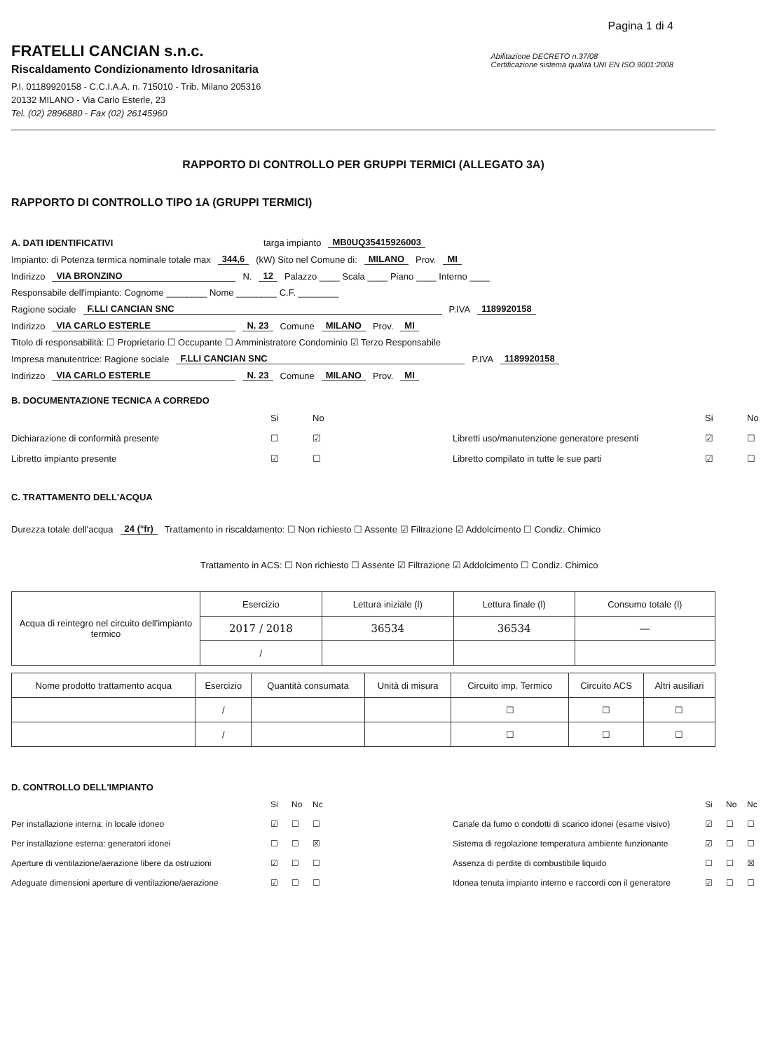Pagina 1 di 4
FRATELLI CANCIAN s.n.c.
Riscaldamento Condizionamento Idrosanitaria
P.I. 01189920158 - C.C.I.A.A. n. 715010 - Trib. Milano 205316
20132 MILANO - Via Carlo Esterle, 23
Tel. (02) 2896880 - Fax (02) 26145960
Abilitazione DECRETO n.37/08
Certificazione sistema qualità UNI EN ISO 9001:2008
RAPPORTO DI CONTROLLO PER GRUPPI TERMICI (ALLEGATO 3A)
RAPPORTO DI CONTROLLO TIPO 1A (GRUPPI TERMICI)
A. DATI IDENTIFICATIVI targa impianto MB0UQ35415926003
Impianto: di Potenza termica nominale totale max 344,6 (kW) Sito nel Comune di: MILANO Prov. MI
Indirizzo VIA BRONZINO N. 12 Palazzo ____ Scala ____ Piano ____ Interno ____
Responsabile dell'impianto: Cognome ________ Nome ________ C.F. ________
Ragione sociale F.LLI CANCIAN SNC P.IVA 1189920158
Indirizzo VIA CARLO ESTERLE N. 23 Comune MILANO Prov. MI
Titolo di responsabilità: ☐ Proprietario ☐ Occupante ☐ Amministratore Condominio ☑ Terzo Responsabile
Impresa manutentrice: Ragione sociale F.LLI CANCIAN SNC P.IVA 1189920158
Indirizzo VIA CARLO ESTERLE N. 23 Comune MILANO Prov. MI
B. DOCUMENTAZIONE TECNICA A CORREDO
Si No Si No Dichiarazione di conformità presente ☐ ☑ Libretti uso/manutenzione generatore presenti ☑ ☐ Libretto impianto presente ☑ ☐ Libretto compilato in tutte le sue parti ☑ ☐
C. TRATTAMENTO DELL'ACQUA
Durezza totale dell'acqua 24 (°fr) Trattamento in riscaldamento: ☐ Non richiesto ☐ Assente ☑ Filtrazione ☑ Addolcimento ☐ Condiz. Chimico
Trattamento in ACS: ☐ Non richiesto ☐ Assente ☑ Filtrazione ☑ Addolcimento ☐ Condiz. Chimico
| Acqua di reintegro nel circuito dell'impianto termico | Esercizio | Lettura iniziale (l) | Lettura finale (l) | Consumo totale (l) |
| | 2017 / 2018 | 36534 | 36534 | — |
| | / | | | |
| Nome prodotto trattamento acqua | Esercizio | Quantità consumata | Unità di misura | Circuito imp. Termico | Circuito ACS | Altri ausiliari |
| --- | --- | --- | --- | --- | --- | --- |
| | / | | | ☐ | ☐ | ☐ |
| | / | | | ☐ | ☐ | ☐ |
D. CONTROLLO DELL'IMPIANTO
Si No Nc Si No Nc Per installazione interna: in locale idoneo ☑ ☐ ☐ Canale da fumo o condotti di scarico idonei (esame visivo) ☑ ☐ ☐ Per installazione esterna: generatori idonei ☐ ☐ ☒ Sistema di regolazione temperatura ambiente funzionante ☑ ☐ ☐ Aperture di ventilazione/aerazione libere da ostruzioni ☑ ☐ ☐ Assenza di perdite di combustibile liquido ☐ ☐ ☒ Adeguate dimensioni aperture di ventilazione/aerazione ☑ ☐ ☐ Idonea tenuta impianto interno e raccordi con il generatore ☑ ☐ ☐